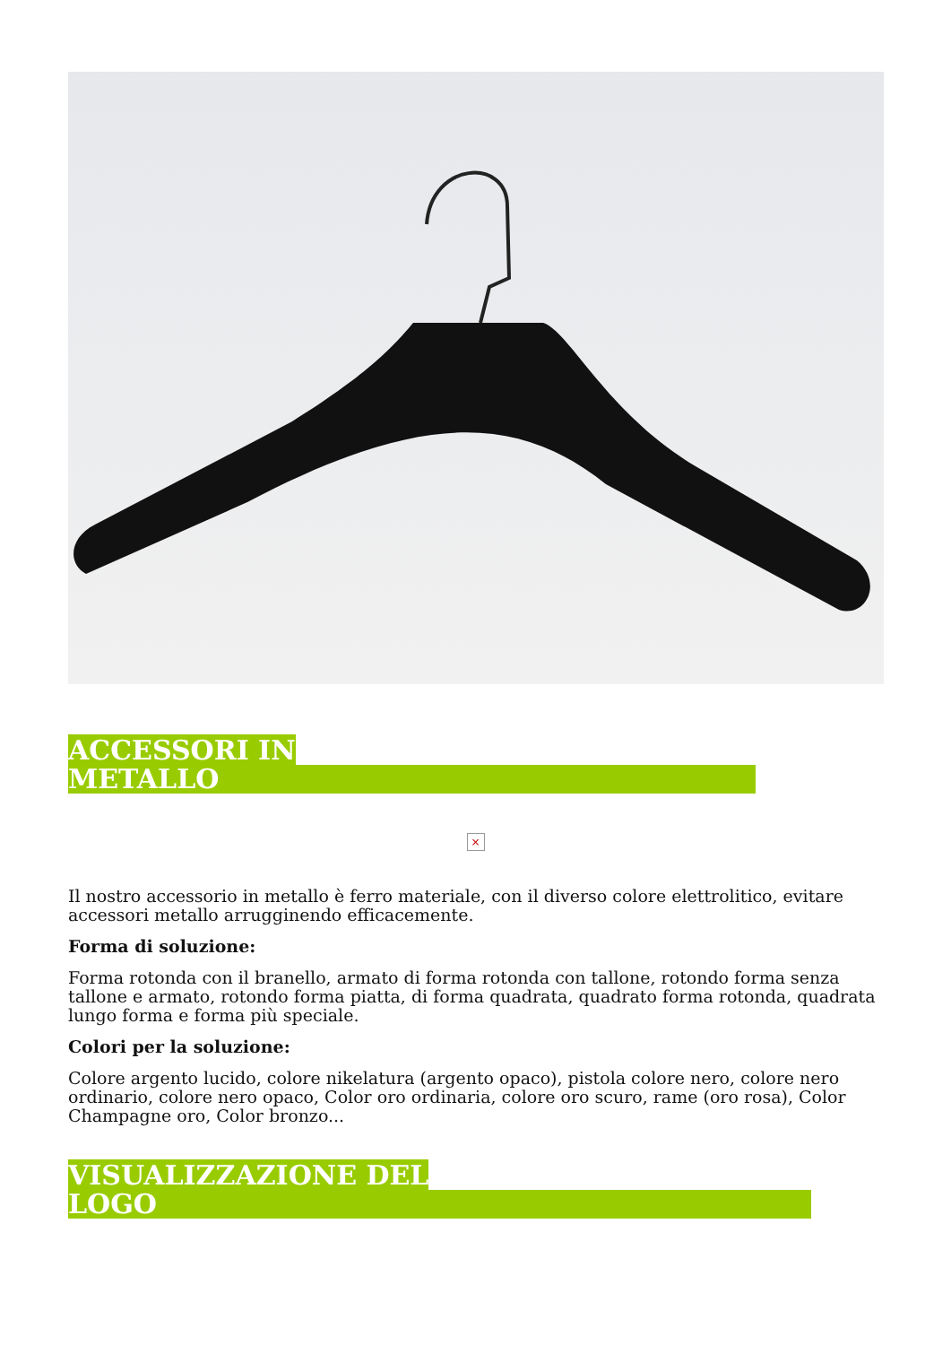ACCESSORI IN
METALLO
×
Il nostro accessorio in metallo è ferro materiale, con il diverso colore elettrolitico, evitare accessori metallo arrugginendo efficacemente.
Forma di soluzione:
Forma rotonda con il branello, armato di forma rotonda con tallone, rotondo forma senza tallone e armato, rotondo forma piatta, di forma quadrata, quadrato forma rotonda, quadrata lungo forma e forma più speciale.
Colori per la soluzione:
Colore argento lucido, colore nikelatura (argento opaco), pistola colore nero, colore nero ordinario, colore nero opaco, Color oro ordinaria, colore oro scuro, rame (oro rosa), Color Champagne oro, Color bronzo...
VISUALIZZAZIONE DEL
LOGO